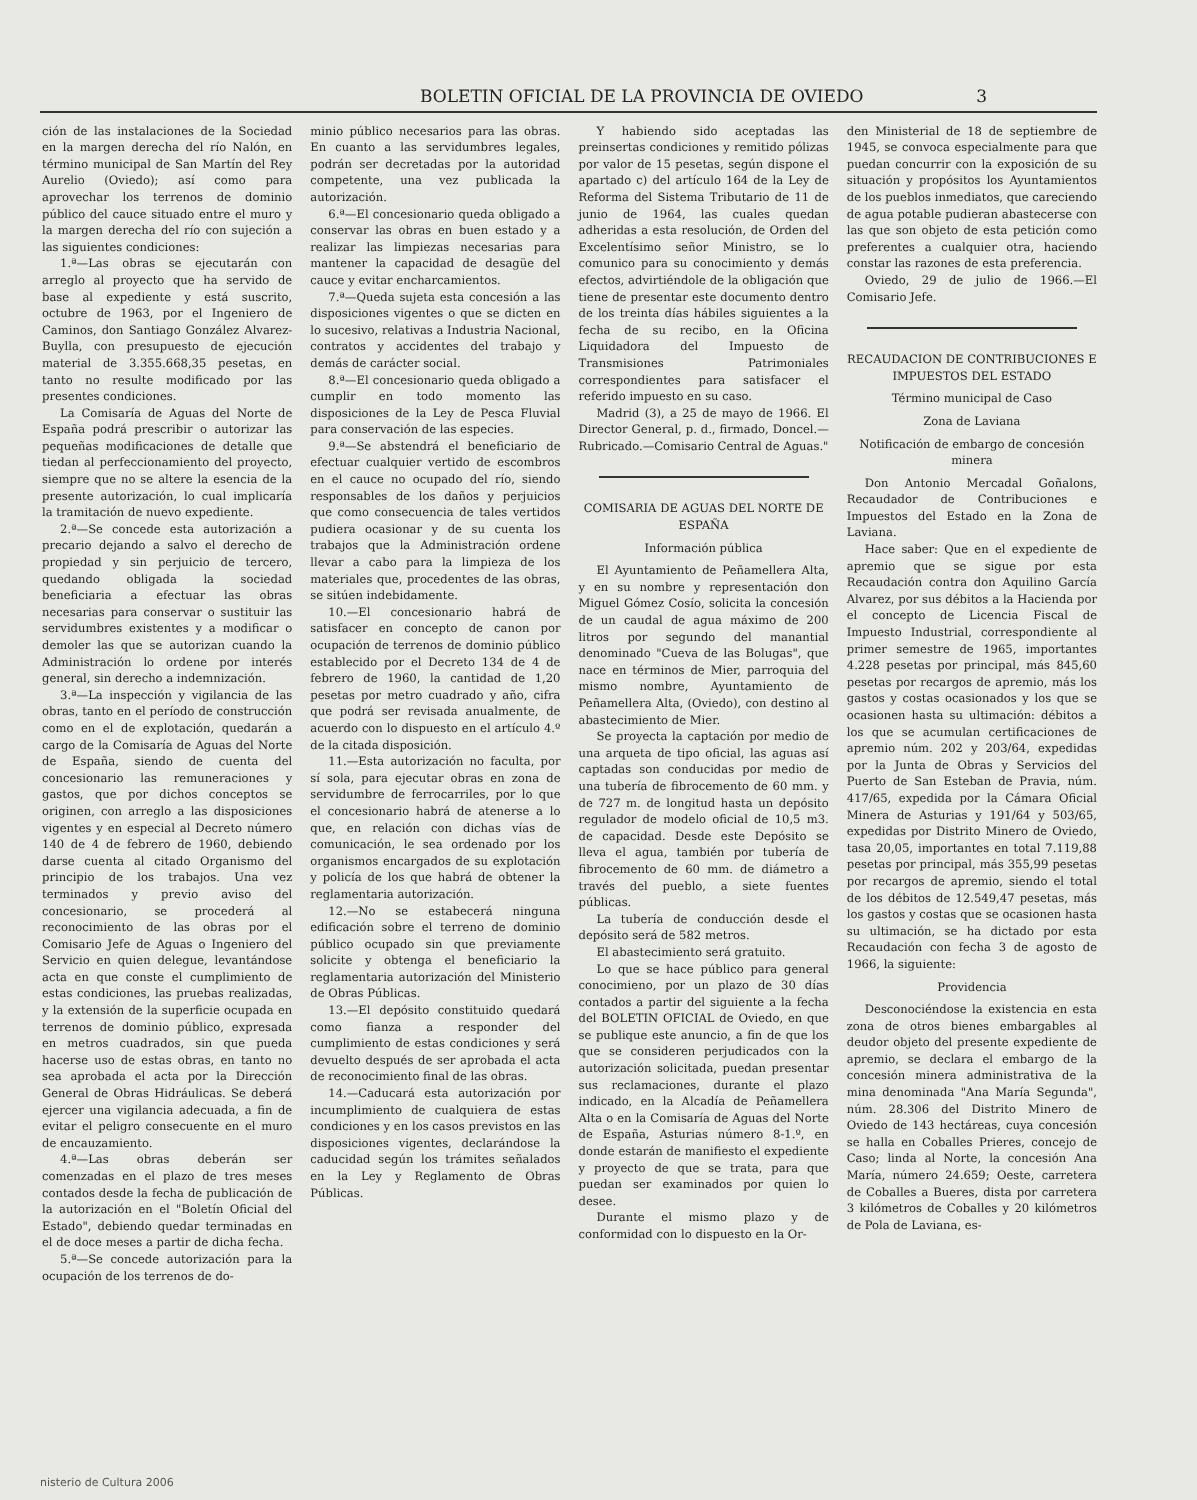BOLETIN OFICIAL DE LA PROVINCIA DE OVIEDO 3
ción de las instalaciones de la Sociedad en la margen derecha del río Nalón, en término municipal de San Martín del Rey Aurelio (Oviedo); así como para aprovechar los terrenos de dominio público del cauce situado entre el muro y la margen derecha del río con sujeción a las siguientes condiciones:
1.ª—Las obras se ejecutarán con arreglo al proyecto que ha servido de base al expediente y está suscrito, octubre de 1963, por el Ingeniero de Caminos, don Santiago González Alvarez-Buylla, con presupuesto de ejecución material de 3.355.668,35 pesetas, en tanto no resulte modificado por las presentes condiciones.
La Comisaría de Aguas del Norte de España podrá prescribir o autorizar las pequeñas modificaciones de detalle que tiedan al perfeccionamiento del proyecto, siempre que no se altere la esencia de la presente autorización, lo cual implicaría la tramitación de nuevo expediente.
2.ª—Se concede esta autorización a precario dejando a salvo el derecho de propiedad y sin perjuicio de tercero, quedando obligada la sociedad beneficiaria a efectuar las obras necesarias para conservar o sustituir las servidumbres existentes y a modificar o demoler las que se autorizan cuando la Administración lo ordene por interés general, sin derecho a indemnización.
3.ª—La inspección y vigilancia de las obras, tanto en el período de construcción como en el de explotación, quedarán a cargo de la Comisaría de Aguas del Norte de España, siendo de cuenta del concesionario las remuneraciones y gastos, que por dichos conceptos se originen, con arreglo a las disposiciones vigentes y en especial al Decreto número 140 de 4 de febrero de 1960, debiendo darse cuenta al citado Organismo del principio de los trabajos. Una vez terminados y previo aviso del concesionario, se procederá al reconocimiento de las obras por el Comisario Jefe de Aguas o Ingeniero del Servicio en quien delegue, levantándose acta en que conste el cumplimiento de estas condiciones, las pruebas realizadas, y la extensión de la superficie ocupada en terrenos de dominio público, expresada en metros cuadrados, sin que pueda hacerse uso de estas obras, en tanto no sea aprobada el acta por la Dirección General de Obras Hidráulicas. Se deberá ejercer una vigilancia adecuada, a fin de evitar el peligro consecuente en el muro de encauzamiento.
4.ª—Las obras deberán ser comenzadas en el plazo de tres meses contados desde la fecha de publicación de la autorización en el "Boletín Oficial del Estado", debiendo quedar terminadas en el de doce meses a partir de dicha fecha.
5.ª—Se concede autorización para la ocupación de los terrenos de do-
minio público necesarios para las obras. En cuanto a las servidumbres legales, podrán ser decretadas por la autoridad competente, una vez publicada la autorización.
6.ª—El concesionario queda obligado a conservar las obras en buen estado y a realizar las limpiezas necesarias para mantener la capacidad de desagüe del cauce y evitar encharcamientos.
7.ª—Queda sujeta esta concesión a las disposiciones vigentes o que se dicten en lo sucesivo, relativas a Industria Nacional, contratos y accidentes del trabajo y demás de carácter social.
8.ª—El concesionario queda obligado a cumplir en todo momento las disposiciones de la Ley de Pesca Fluvial para conservación de las especies.
9.ª—Se abstendrá el beneficiario de efectuar cualquier vertido de escombros en el cauce no ocupado del río, siendo responsables de los daños y perjuicios que como consecuencia de tales vertidos pudiera ocasionar y de su cuenta los trabajos que la Administración ordene llevar a cabo para la limpieza de los materiales que, procedentes de las obras, se sitúen indebidamente.
10.—El concesionario habrá de satisfacer en concepto de canon por ocupación de terrenos de dominio público establecido por el Decreto 134 de 4 de febrero de 1960, la cantidad de 1,20 pesetas por metro cuadrado y año, cifra que podrá ser revisada anualmente, de acuerdo con lo dispuesto en el artículo 4.º de la citada disposición.
11.—Esta autorización no faculta, por sí sola, para ejecutar obras en zona de servidumbre de ferrocarriles, por lo que el concesionario habrá de atenerse a lo que, en relación con dichas vías de comunicación, le sea ordenado por los organismos encargados de su explotación y policía de los que habrá de obtener la reglamentaria autorización.
12.—No se estabecerá ninguna edificación sobre el terreno de dominio público ocupado sin que previamente solicite y obtenga el beneficiario la reglamentaria autorización del Ministerio de Obras Públicas.
13.—El depósito constituido quedará como fianza a responder del cumplimiento de estas condiciones y será devuelto después de ser aprobada el acta de reconocimiento final de las obras.
14.—Caducará esta autorización por incumplimiento de cualquiera de estas condiciones y en los casos previstos en las disposiciones vigentes, declarándose la caducidad según los trámites señalados en la Ley y Reglamento de Obras Públicas.
Y habiendo sido aceptadas las preinsertas condiciones y remitido pólizas por valor de 15 pesetas, según dispone el apartado c) del artículo 164 de la Ley de Reforma del Sistema Tributario de 11 de junio de 1964, las cuales quedan adheridas a esta resolución, de Orden del Excelentísimo señor Ministro, se lo comunico para su conocimiento y demás efectos, advirtiéndole de la obligación que tiene de presentar este documento dentro de los treinta días hábiles siguientes a la fecha de su recibo, en la Oficina Liquidadora del Impuesto de Transmisiones Patrimoniales correspondientes para satisfacer el referido impuesto en su caso.
Madrid (3), a 25 de mayo de 1966. El Director General, p. d., firmado, Doncel.—Rubricado.—Comisario Central de Aguas."
COMISARIA DE AGUAS DEL NORTE DE ESPAÑA
Información pública
El Ayuntamiento de Peñamellera Alta, y en su nombre y representación don Miguel Gómez Cosío, solicita la concesión de un caudal de agua máximo de 200 litros por segundo del manantial denominado "Cueva de las Bolugas", que nace en términos de Mier, parroquia del mismo nombre, Ayuntamiento de Peñamellera Alta, (Oviedo), con destino al abastecimiento de Mier.
Se proyecta la captación por medio de una arqueta de tipo oficial, las aguas así captadas son conducidas por medio de una tubería de fibrocemento de 60 mm. y de 727 m. de longitud hasta un depósito regulador de modelo oficial de 10,5 m3. de capacidad. Desde este Depósito se lleva el agua, también por tubería de fibrocemento de 60 mm. de diámetro a través del pueblo, a siete fuentes públicas.
La tubería de conducción desde el depósito será de 582 metros.
El abastecimiento será gratuito.
Lo que se hace público para general conocimieno, por un plazo de 30 días contados a partir del siguiente a la fecha del BOLETIN OFICIAL de Oviedo, en que se publique este anuncio, a fin de que los que se consideren perjudicados con la autorización solicitada, puedan presentar sus reclamaciones, durante el plazo indicado, en la Alcadía de Peñamellera Alta o en la Comisaría de Aguas del Norte de España, Asturias número 8-1.º, en donde estarán de manifiesto el expediente y proyecto de que se trata, para que puedan ser examinados por quien lo desee.
Durante el mismo plazo y de conformidad con lo dispuesto en la Or-
den Ministerial de 18 de septiembre de 1945, se convoca especialmente para que puedan concurrir con la exposición de su situación y propósitos los Ayuntamientos de los pueblos inmediatos, que careciendo de agua potable pudieran abastecerse con las que son objeto de esta petición como preferentes a cualquier otra, haciendo constar las razones de esta preferencia.
Oviedo, 29 de julio de 1966.—El Comisario Jefe.
RECAUDACION DE CONTRIBUCIONES E IMPUESTOS DEL ESTADO
Término municipal de Caso
Zona de Laviana
Notificación de embargo de concesión minera
Don Antonio Mercadal Goñalons, Recaudador de Contribuciones e Impuestos del Estado en la Zona de Laviana.
Hace saber: Que en el expediente de apremio que se sigue por esta Recaudación contra don Aquilino García Alvarez, por sus débitos a la Hacienda por el concepto de Licencia Fiscal de Impuesto Industrial, correspondiente al primer semestre de 1965, importantes 4.228 pesetas por principal, más 845,60 pesetas por recargos de apremio, más los gastos y costas ocasionados y los que se ocasionen hasta su ultimación: débitos a los que se acumulan certificaciones de apremio núm. 202 y 203/64, expedidas por la Junta de Obras y Servicios del Puerto de San Esteban de Pravia, núm. 417/65, expedida por la Cámara Oficial Minera de Asturias y 191/64 y 503/65, expedidas por Distrito Minero de Oviedo, tasa 20,05, importantes en total 7.119,88 pesetas por principal, más 355,99 pesetas por recargos de apremio, siendo el total de los débitos de 12.549,47 pesetas, más los gastos y costas que se ocasionen hasta su ultimación, se ha dictado por esta Recaudación con fecha 3 de agosto de 1966, la siguiente:
Providencia
Desconociéndose la existencia en esta zona de otros bienes embargables al deudor objeto del presente expediente de apremio, se declara el embargo de la concesión minera administrativa de la mina denominada "Ana María Segunda", núm. 28.306 del Distrito Minero de Oviedo de 143 hectáreas, cuya concesión se halla en Coballes Prieres, concejo de Caso; linda al Norte, la concesión Ana María, número 24.659; Oeste, carretera de Coballes a Bueres, dista por carretera 3 kilómetros de Coballes y 20 kilómetros de Pola de Laviana, es-
nisterio de Cultura 2006